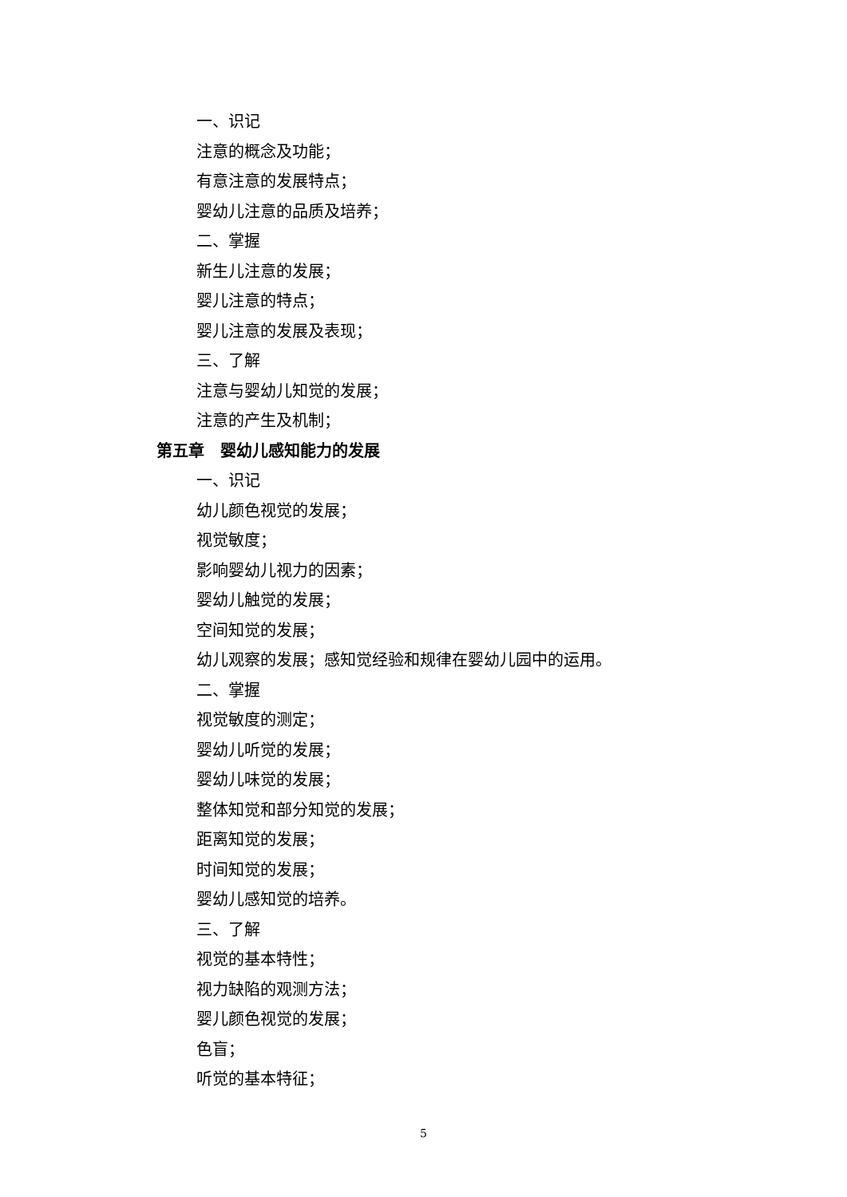一、识记
注意的概念及功能；
有意注意的发展特点；
婴幼儿注意的品质及培养；
二、掌握
新生儿注意的发展；
婴儿注意的特点；
婴儿注意的发展及表现；
三、了解
注意与婴幼儿知觉的发展；
注意的产生及机制；
第五章　婴幼儿感知能力的发展
一、识记
幼儿颜色视觉的发展；
视觉敏度；
影响婴幼儿视力的因素；
婴幼儿触觉的发展；
空间知觉的发展；
幼儿观察的发展；感知觉经验和规律在婴幼儿园中的运用。
二、掌握
视觉敏度的测定；
婴幼儿听觉的发展；
婴幼儿味觉的发展；
整体知觉和部分知觉的发展；
距离知觉的发展；
时间知觉的发展；
婴幼儿感知觉的培养。
三、了解
视觉的基本特性；
视力缺陷的观测方法；
婴儿颜色视觉的发展；
色盲；
听觉的基本特征；
5